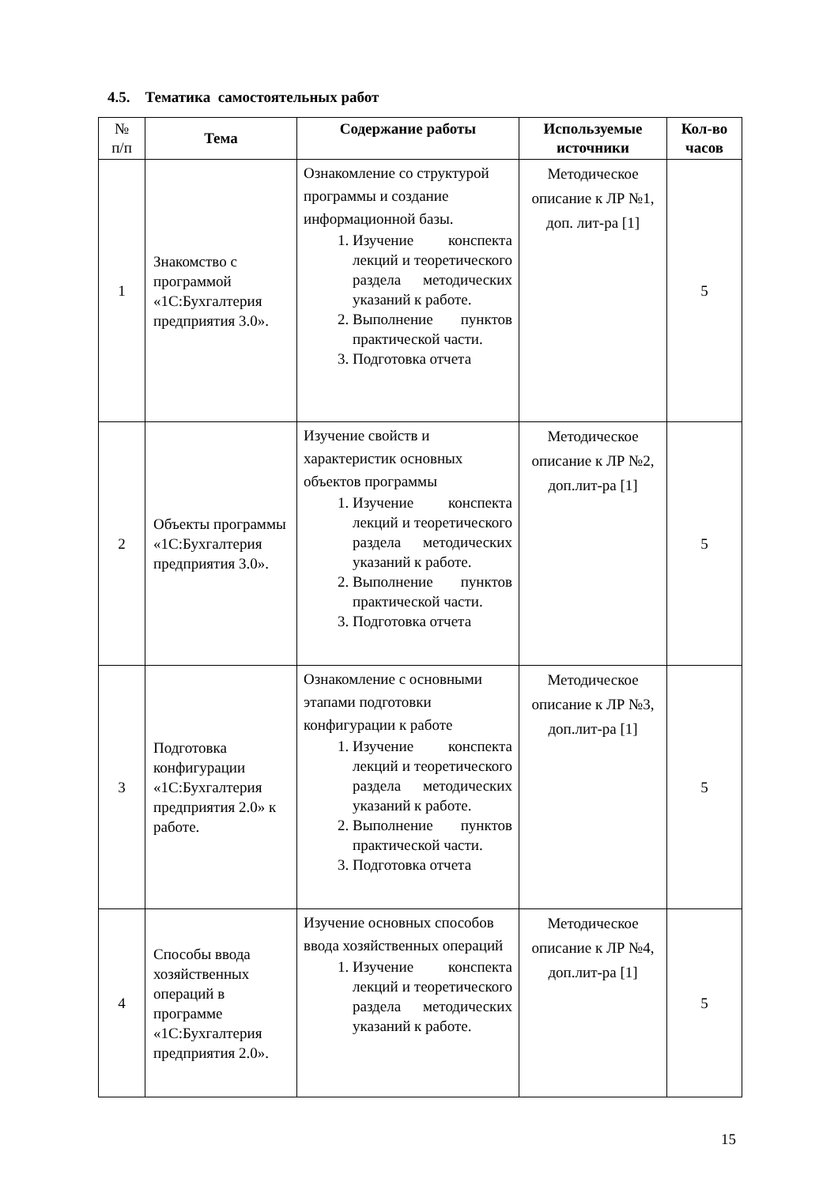4.5. Тематика самостоятельных работ
| № п/п | Тема | Содержание работы | Используемые источники | Кол-во часов |
| --- | --- | --- | --- | --- |
| 1 | Знакомство с программой «1С:Бухгалтерия предприятия 3.0». | Ознакомление со структурой программы и создание информационной базы. 1. Изучение конспекта лекций и теоретического раздела методических указаний к работе. 2. Выполнение пунктов практической части. 3. Подготовка отчета | Методическое описание к ЛР №1, доп. лит-ра [1] | 5 |
| 2 | Объекты программы «1С:Бухгалтерия предприятия 3.0». | Изучение свойств и характеристик основных объектов программы 1. Изучение конспекта лекций и теоретического раздела методических указаний к работе. 2. Выполнение пунктов практической части. 3. Подготовка отчета | Методическое описание к ЛР №2, доп.лит-ра [1] | 5 |
| 3 | Подготовка конфигурации «1С:Бухгалтерия предприятия 2.0» к работе. | Ознакомление с основными этапами подготовки конфигурации к работе 1. Изучение конспекта лекций и теоретического раздела методических указаний к работе. 2. Выполнение пунктов практической части. 3. Подготовка отчета | Методическое описание к ЛР №3, доп.лит-ра [1] | 5 |
| 4 | Способы ввода хозяйственных операций в программе «1С:Бухгалтерия предприятия 2.0». | Изучение основных способов ввода хозяйственных операций 1. Изучение конспекта лекций и теоретического раздела методических указаний к работе. | Методическое описание к ЛР №4, доп.лит-ра [1] | 5 |
15